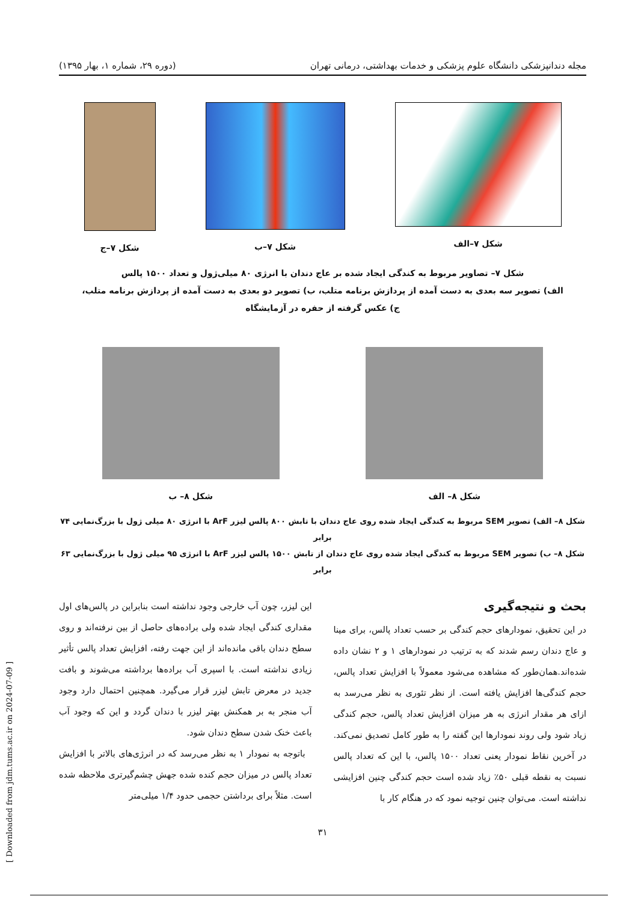[ Downloaded from jdm.tums.ac.ir on 2024-07-09 ]
مجله دندانپزشکی دانشگاه علوم پزشکی و خدمات بهداشتی، درمانی تهران (دوره ۲۹، شماره ۱، بهار ۱۳۹۵)
شکل ۷–الف شکل ۷–ب شکل ۷–ج
شکل ۷– تصاویر مربوط به کندگی ایجاد شده بر عاج دندان با انرژی ۸۰ میلی‌ژول و تعداد ۱۵۰۰ پالس
الف) تصویر سه بعدی به دست آمده از پردازش برنامه متلب، ب) تصویر دو بعدی به دست آمده از پردازش برنامه متلب،
ج) عکس گرفته از حفره در آزمایشگاه
شکل ۸– الف شکل ۸– ب
شکل ۸– الف) تصویر SEM مربوط به کندگی ایجاد شده روی عاج دندان با تابش ۸۰۰ پالس لیزر ArF با انرژی ۸۰ میلی ژول با بزرگ‌نمایی ۷۴ برابر
شکل ۸– ب) تصویر SEM مربوط به کندگی ایجاد شده روی عاج دندان از تابش ۱۵۰۰ پالس لیزر ArF با انرژی ۹۵ میلی ژول با بزرگ‌نمایی ۶۳ برابر
بحث و نتیجه‌گیری
در این تحقیق، نمودارهای حجم کندگی بر حسب تعداد پالس، برای مینا و عاج دندان رسم شدند که به ترتیب در نمودارهای ۱ و ۲ نشان داده شده‌اند.همان‌طور که مشاهده می‌شود معمولاً با افزایش تعداد پالس، حجم کندگی‌ها افزایش یافته است. از نظر تئوری به نظر می‌رسد به ازای هر مقدار انرژی به هر میزان افزایش تعداد پالس، حجم کندگی زیاد شود ولی روند نمودارها این گفته را به طور کامل تصدیق نمی‌کند. در آخرین نقاط نمودار یعنی تعداد ۱۵۰۰ پالس، با این که تعداد پالس نسبت به نقطه قبلی ۵۰٪ زیاد شده است حجم کندگی چنین افزایشی نداشته است. می‌توان چنین توجیه نمود که در هنگام کار با
این لیزر، چون آب خارجی وجود نداشته است بنابراین در پالس‌های اول مقداری کندگی ایجاد شده ولی براده‌های حاصل از بین نرفته‌اند و روی سطح دندان باقی مانده‌اند از این جهت رفته، افزایش تعداد پالس تأثیر زیادی نداشته است. با اسپری آب براده‌ها برداشته می‌شوند و بافت جدید در معرض تابش لیزر قرار می‌گیرد. همچنین احتمال دارد وجود آب منجر به بر همکنش بهتر لیزر با دندان گردد و این که وجود آب باعث خنک شدن سطح دندان شود.
باتوجه به نمودار ۱ به نظر می‌رسد که در انرژی‌های بالاتر با افزایش تعداد پالس در میزان حجم کنده شده جهش چشم‌گیرتری ملاحظه شده است. مثلاً برای برداشتن حجمی حدود ۱/۴ میلی‌متر
۳۱